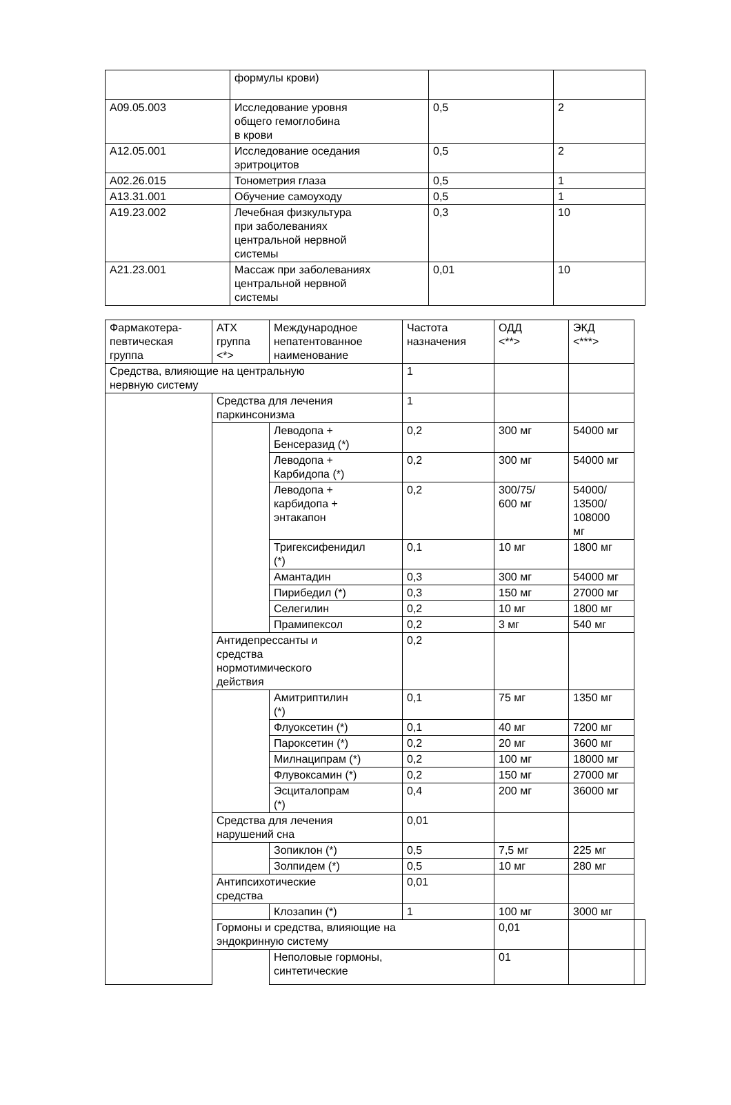| | формулы крови) | | |
| A09.05.003 | Исследование уровня общего гемоглобина в крови | 0,5 | 2 |
| A12.05.001 | Исследование оседания эритроцитов | 0,5 | 2 |
| A02.26.015 | Тонометрия глаза | 0,5 | 1 |
| A13.31.001 | Обучение самоуходу | 0,5 | 1 |
| A19.23.002 | Лечебная физкультура при заболеваниях центральной нервной системы | 0,3 | 10 |
| A21.23.001 | Массаж при заболеваниях центральной нервной системы | 0,01 | 10 |
| Фармакотера- певтическая группа | АТХ группа <*> | Международное непатентованное наименование | Частота назначения | ОДД <**> | ЭКД <***> | |
| Средства, влияющие на центральную нервную систему | | | 1 | | | |
| | Средства для лечения паркинсонизма | | 1 | | | |
| | | Леводопа + Бенсеразид (*) | 0,2 | 300 мг | 54000 мг | |
| | | Леводопа + Карбидопа (*) | 0,2 | 300 мг | 54000 мг | |
| | | Леводопа + карбидопа + энтакапон | 0,2 | 300/75/ 600 мг | 54000/ 13500/ 108000 мг | |
| | | Тригексифенидил (*) | 0,1 | 10 мг | 1800 мг | |
| | | Амантадин | 0,3 | 300 мг | 54000 мг | |
| | | Пирибедил (*) | 0,3 | 150 мг | 27000 мг | |
| | | Селегилин | 0,2 | 10 мг | 1800 мг | |
| | | Прамипексол | 0,2 | 3 мг | 540 мг | |
| | Антидепрессанты и средства нормотимического действия | | 0,2 | | | |
| | | Амитриптилин (*) | 0,1 | 75 мг | 1350 мг | |
| | | Флуоксетин (*) | 0,1 | 40 мг | 7200 мг | |
| | | Пароксетин (*) | 0,2 | 20 мг | 3600 мг | |
| | | Милнаципрам (*) | 0,2 | 100 мг | 18000 мг | |
| | | Флувоксамин (*) | 0,2 | 150 мг | 27000 мг | |
| | | Эсциталопрам (*) | 0,4 | 200 мг | 36000 мг | |
| | Средства для лечения нарушений сна | | 0,01 | | | |
| | | Зопиклон (*) | 0,5 | 7,5 мг | 225 мг | |
| | | Золпидем (*) | 0,5 | 10 мг | 280 мг | |
| | Антипсихотические средства | | 0,01 | | | |
| | | Клозапин (*) | 1 | 100 мг | 3000 мг | |
| | Гормоны и средства, влияющие на эндокринную систему | | | 0,01 | | |
| | | Неполовые гормоны, синтетические | | 01 | | |